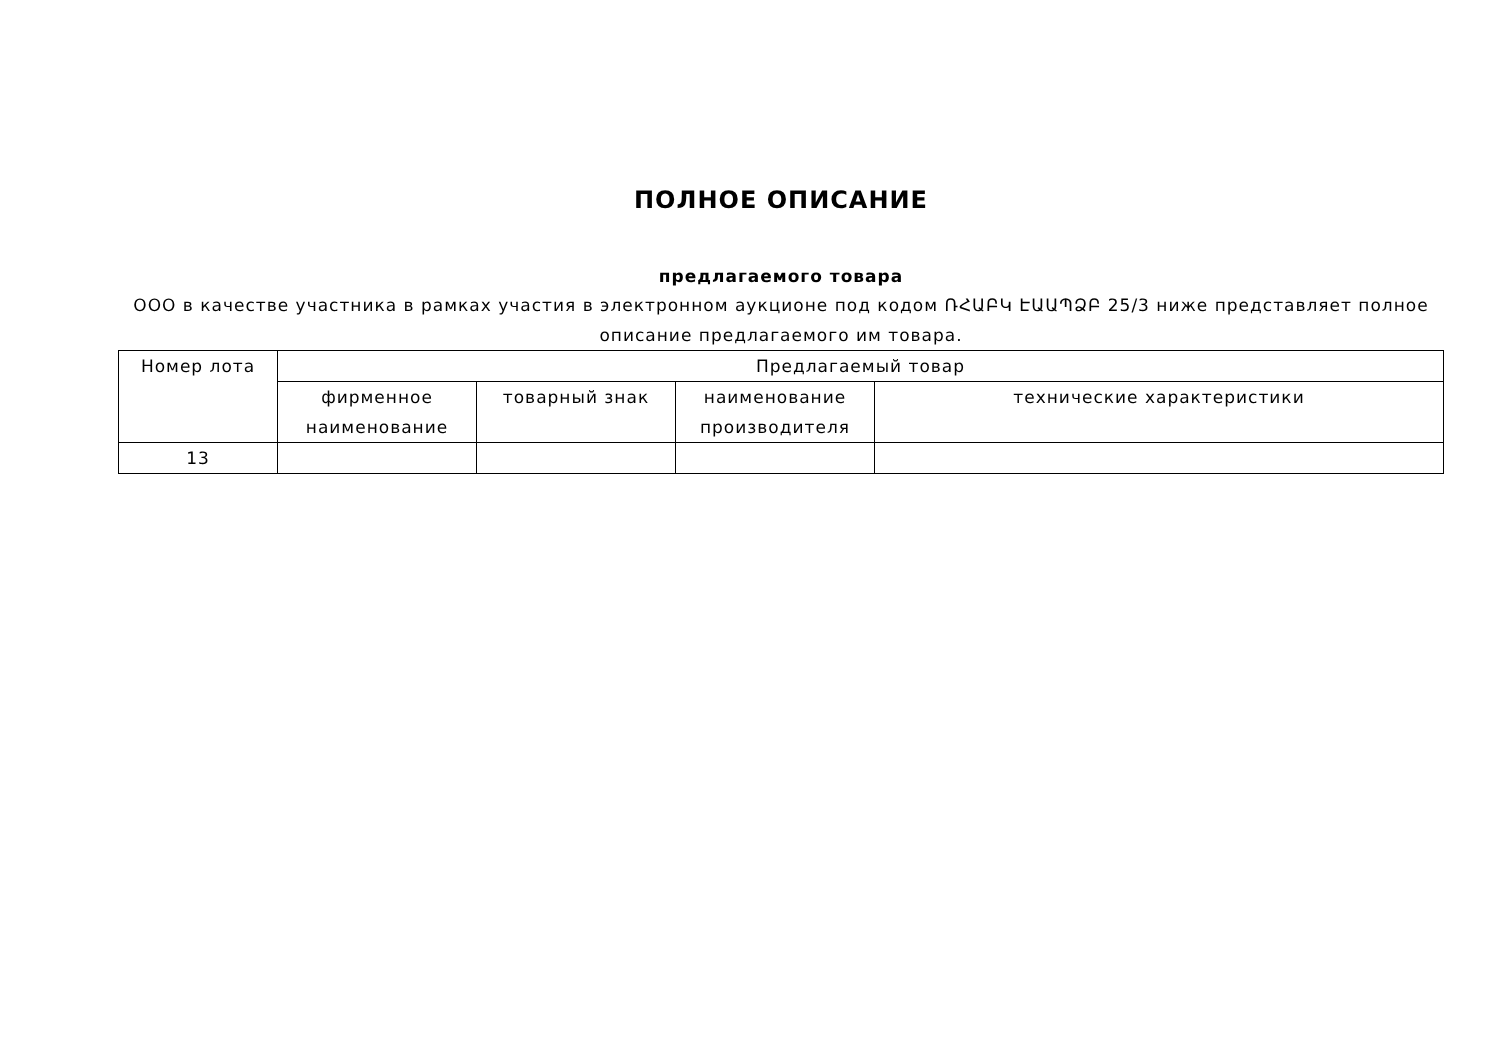ПОЛНОЕ ОПИСАНИЕ
предлагаемого товара
ООО в качестве участника в рамках участия в электронном аукционе под кодом ՌՀԱԲԿ ԷԱԱՊՁԲ 25/3 ниже представляет полное описание предлагаемого им товара.
| Номер лота | Предлагаемый товар | | | |
| --- | --- | --- | --- | --- |
| | фирменное наименование | товарный знак | наименование производителя | технические характеристики |
| 13 | | | | |